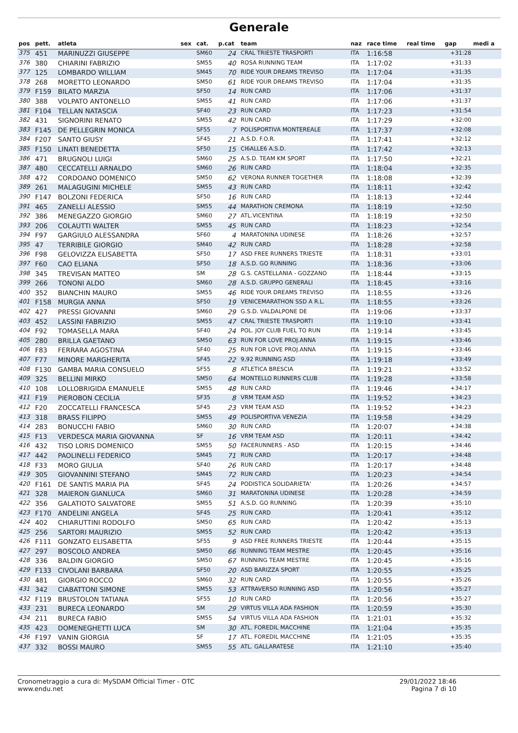Generale
| pos | pett. | atleta | sex | cat. | p.cat | team | naz | race time | real time | gap | medi a |
| --- | --- | --- | --- | --- | --- | --- | --- | --- | --- | --- | --- |
| 375 | 451 | MARINUZZI GIUSEPPE | | SM60 | 24 | CRAL TRIESTE TRASPORTI | ITA | 1:16:58 | | +31:28 | |
| 376 | 380 | CHIARINI FABRIZIO | | SM55 | 40 | ROSA RUNNING TEAM | ITA | 1:17:02 | | +31:33 | |
| 377 | 125 | LOMBARDO WILLIAM | | SM45 | 70 | RIDE YOUR DREAMS TREVISO | ITA | 1:17:04 | | +31:35 | |
| 378 | 268 | MORETTO LEONARDO | | SM50 | 61 | RIDE YOUR DREAMS TREVISO | ITA | 1:17:04 | | +31:35 | |
| 379 | F159 | BILATO MARZIA | | SF50 | 14 | RUN CARD | ITA | 1:17:06 | | +31:37 | |
| 380 | 388 | VOLPATO ANTONELLO | | SM55 | 41 | RUN CARD | ITA | 1:17:06 | | +31:37 | |
| 381 | F104 | TELLAN NATASCIA | | SF40 | 23 | RUN CARD | ITA | 1:17:23 | | +31:54 | |
| 382 | 431 | SIGNORINI RENATO | | SM55 | 42 | RUN CARD | ITA | 1:17:29 | | +32:00 | |
| 383 | F145 | DE PELLEGRIN MONICA | | SF55 | 7 | POLISPORTIVA MONTEREALE | ITA | 1:17:37 | | +32:08 | |
| 384 | F207 | SANTO GIUSY | | SF45 | 21 | A.S.D. F.O.R. | ITA | 1:17:41 | | +32:12 | |
| 385 | F150 | LINATI BENEDETTA | | SF50 | 15 | CI6ALLE6 A.S.D. | ITA | 1:17:42 | | +32:13 | |
| 386 | 471 | BRUGNOLI LUIGI | | SM60 | 25 | A.S.D. TEAM KM SPORT | ITA | 1:17:50 | | +32:21 | |
| 387 | 480 | CECCATELLI ARNALDO | | SM60 | 26 | RUN CARD | ITA | 1:18:04 | | +32:35 | |
| 388 | 472 | CORDOANO DOMENICO | | SM50 | 62 | VERONA RUNNER TOGETHER | ITA | 1:18:08 | | +32:39 | |
| 389 | 261 | MALAGUGINI MICHELE | | SM55 | 43 | RUN CARD | ITA | 1:18:11 | | +32:42 | |
| 390 | F147 | BOLZONI FEDERICA | | SF50 | 16 | RUN CARD | ITA | 1:18:13 | | +32:44 | |
| 391 | 465 | ZANELLI ALESSIO | | SM55 | 44 | MARATHON CREMONA | ITA | 1:18:19 | | +32:50 | |
| 392 | 386 | MENEGAZZO GIORGIO | | SM60 | 27 | ATL.VICENTINA | ITA | 1:18:19 | | +32:50 | |
| 393 | 206 | COLAUTTI WALTER | | SM55 | 45 | RUN CARD | ITA | 1:18:23 | | +32:54 | |
| 394 | F97 | GARGIULO ALESSANDRA | | SF60 | 4 | MARATONINA UDINESE | ITA | 1:18:26 | | +32:57 | |
| 395 | 47 | TERRIBILE GIORGIO | | SM40 | 42 | RUN CARD | ITA | 1:18:28 | | +32:58 | |
| 396 | F98 | GELOVIZZA ELISABETTA | | SF50 | 17 | ASD FREE RUNNERS TRIESTE | ITA | 1:18:31 | | +33:01 | |
| 397 | F60 | CAO ELIANA | | SF50 | 18 | A.S.D. GO RUNNING | ITA | 1:18:36 | | +33:06 | |
| 398 | 345 | TREVISAN MATTEO | | SM | 28 | G.S. CASTELLANIA - GOZZANO | ITA | 1:18:44 | | +33:15 | |
| 399 | 266 | TONONI ALDO | | SM60 | 28 | A.S.D. GRUPPO GENERALI | ITA | 1:18:45 | | +33:16 | |
| 400 | 352 | BIANCHIN MAURO | | SM55 | 46 | RIDE YOUR DREAMS TREVISO | ITA | 1:18:55 | | +33:26 | |
| 401 | F158 | MURGIA ANNA | | SF50 | 19 | VENICEMARATHON SSD A R.L. | ITA | 1:18:55 | | +33:26 | |
| 402 | 427 | PRESSI GIOVANNI | | SM60 | 29 | G.S.D. VALDALPONE DE | ITA | 1:19:06 | | +33:37 | |
| 403 | 452 | LASSINI FABRIZIO | | SM55 | 47 | CRAL TRIESTE TRASPORTI | ITA | 1:19:10 | | +33:41 | |
| 404 | F92 | TOMASELLA MARA | | SF40 | 24 | POL. JOY CLUB FUEL TO RUN | ITA | 1:19:14 | | +33:45 | |
| 405 | 280 | BRILLA GAETANO | | SM50 | 63 | RUN FOR LOVE PROJ.ANNA | ITA | 1:19:15 | | +33:46 | |
| 406 | F83 | FERRARA AGOSTINA | | SF40 | 25 | RUN FOR LOVE PROJ.ANNA | ITA | 1:19:15 | | +33:46 | |
| 407 | F77 | MINORE MARGHERITA | | SF45 | 22 | 9,92 RUNNING ASD | ITA | 1:19:18 | | +33:49 | |
| 408 | F130 | GAMBA MARIA CONSUELO | | SF55 | 8 | ATLETICA BRESCIA | ITA | 1:19:21 | | +33:52 | |
| 409 | 325 | BELLINI MIRKO | | SM50 | 64 | MONTELLO RUNNERS CLUB | ITA | 1:19:28 | | +33:58 | |
| 410 | 108 | LOLLOBRIGIDA EMANUELE | | SM55 | 48 | RUN CARD | ITA | 1:19:46 | | +34:17 | |
| 411 | F19 | PIEROBON CECILIA | | SF35 | 8 | VRM TEAM ASD | ITA | 1:19:52 | | +34:23 | |
| 412 | F20 | ZOCCATELLI FRANCESCA | | SF45 | 23 | VRM TEAM ASD | ITA | 1:19:52 | | +34:23 | |
| 413 | 318 | BRASS FILIPPO | | SM55 | 49 | POLISPORTIVA VENEZIA | ITA | 1:19:58 | | +34:29 | |
| 414 | 283 | BONUCCHI FABIO | | SM60 | 30 | RUN CARD | ITA | 1:20:07 | | +34:38 | |
| 415 | F13 | VERDESCA MARIA GIOVANNA | | SF | 16 | VRM TEAM ASD | ITA | 1:20:11 | | +34:42 | |
| 416 | 432 | TISO LORIS DOMENICO | | SM55 | 50 | FACERUNNERS - ASD | ITA | 1:20:15 | | +34:46 | |
| 417 | 442 | PAOLINELLI FEDERICO | | SM45 | 71 | RUN CARD | ITA | 1:20:17 | | +34:48 | |
| 418 | F33 | MORO GIULIA | | SF40 | 26 | RUN CARD | ITA | 1:20:17 | | +34:48 | |
| 419 | 305 | GIOVANNINI STEFANO | | SM45 | 72 | RUN CARD | ITA | 1:20:23 | | +34:54 | |
| 420 | F161 | DE SANTIS MARIA PIA | | SF45 | 24 | PODISTICA SOLIDARIETA' | ITA | 1:20:26 | | +34:57 | |
| 421 | 328 | MAIERON GIANLUCA | | SM60 | 31 | MARATONINA UDINESE | ITA | 1:20:28 | | +34:59 | |
| 422 | 356 | GALATIOTO SALVATORE | | SM55 | 51 | A.S.D. GO RUNNING | ITA | 1:20:39 | | +35:10 | |
| 423 | F170 | ANDELINI ANGELA | | SF45 | 25 | RUN CARD | ITA | 1:20:41 | | +35:12 | |
| 424 | 402 | CHIARUTTINI RODOLFO | | SM50 | 65 | RUN CARD | ITA | 1:20:42 | | +35:13 | |
| 425 | 256 | SARTORI MAURIZIO | | SM55 | 52 | RUN CARD | ITA | 1:20:42 | | +35:13 | |
| 426 | F111 | GONZATO ELISABETTA | | SF55 | 9 | ASD FREE RUNNERS TRIESTE | ITA | 1:20:44 | | +35:15 | |
| 427 | 297 | BOSCOLO ANDREA | | SM50 | 66 | RUNNING TEAM MESTRE | ITA | 1:20:45 | | +35:16 | |
| 428 | 336 | BALDIN GIORGIO | | SM50 | 67 | RUNNING TEAM MESTRE | ITA | 1:20:45 | | +35:16 | |
| 429 | F133 | CIVOLANI BARBARA | | SF50 | 20 | ASD BARIZZA SPORT | ITA | 1:20:55 | | +35:25 | |
| 430 | 481 | GIORGIO ROCCO | | SM60 | 32 | RUN CARD | ITA | 1:20:55 | | +35:26 | |
| 431 | 342 | CIABATTONI SIMONE | | SM55 | 53 | ATTRAVERSO RUNNING ASD | ITA | 1:20:56 | | +35:27 | |
| 432 | F119 | BRUSTOLON TATIANA | | SF55 | 10 | RUN CARD | ITA | 1:20:56 | | +35:27 | |
| 433 | 231 | BURECA LEONARDO | | SM | 29 | VIRTUS VILLA ADA FASHION | ITA | 1:20:59 | | +35:30 | |
| 434 | 211 | BURECA FABIO | | SM55 | 54 | VIRTUS VILLA ADA FASHION | ITA | 1:21:01 | | +35:32 | |
| 435 | 423 | DOMENEGHETTI LUCA | | SM | 30 | ATL. FOREDIL MACCHINE | ITA | 1:21:04 | | +35:35 | |
| 436 | F197 | VANIN GIORGIA | | SF | 17 | ATL. FOREDIL MACCHINE | ITA | 1:21:05 | | +35:35 | |
| 437 | 332 | BOSSI MAURO | | SM55 | 55 | ATL. GALLARATESE | ITA | 1:21:10 | | +35:40 | |
Cronometraggio a cura di: MySDAM Official Timer - OTC
www.endu.net
29/01/2022 18:46
Pagina 7 di 10